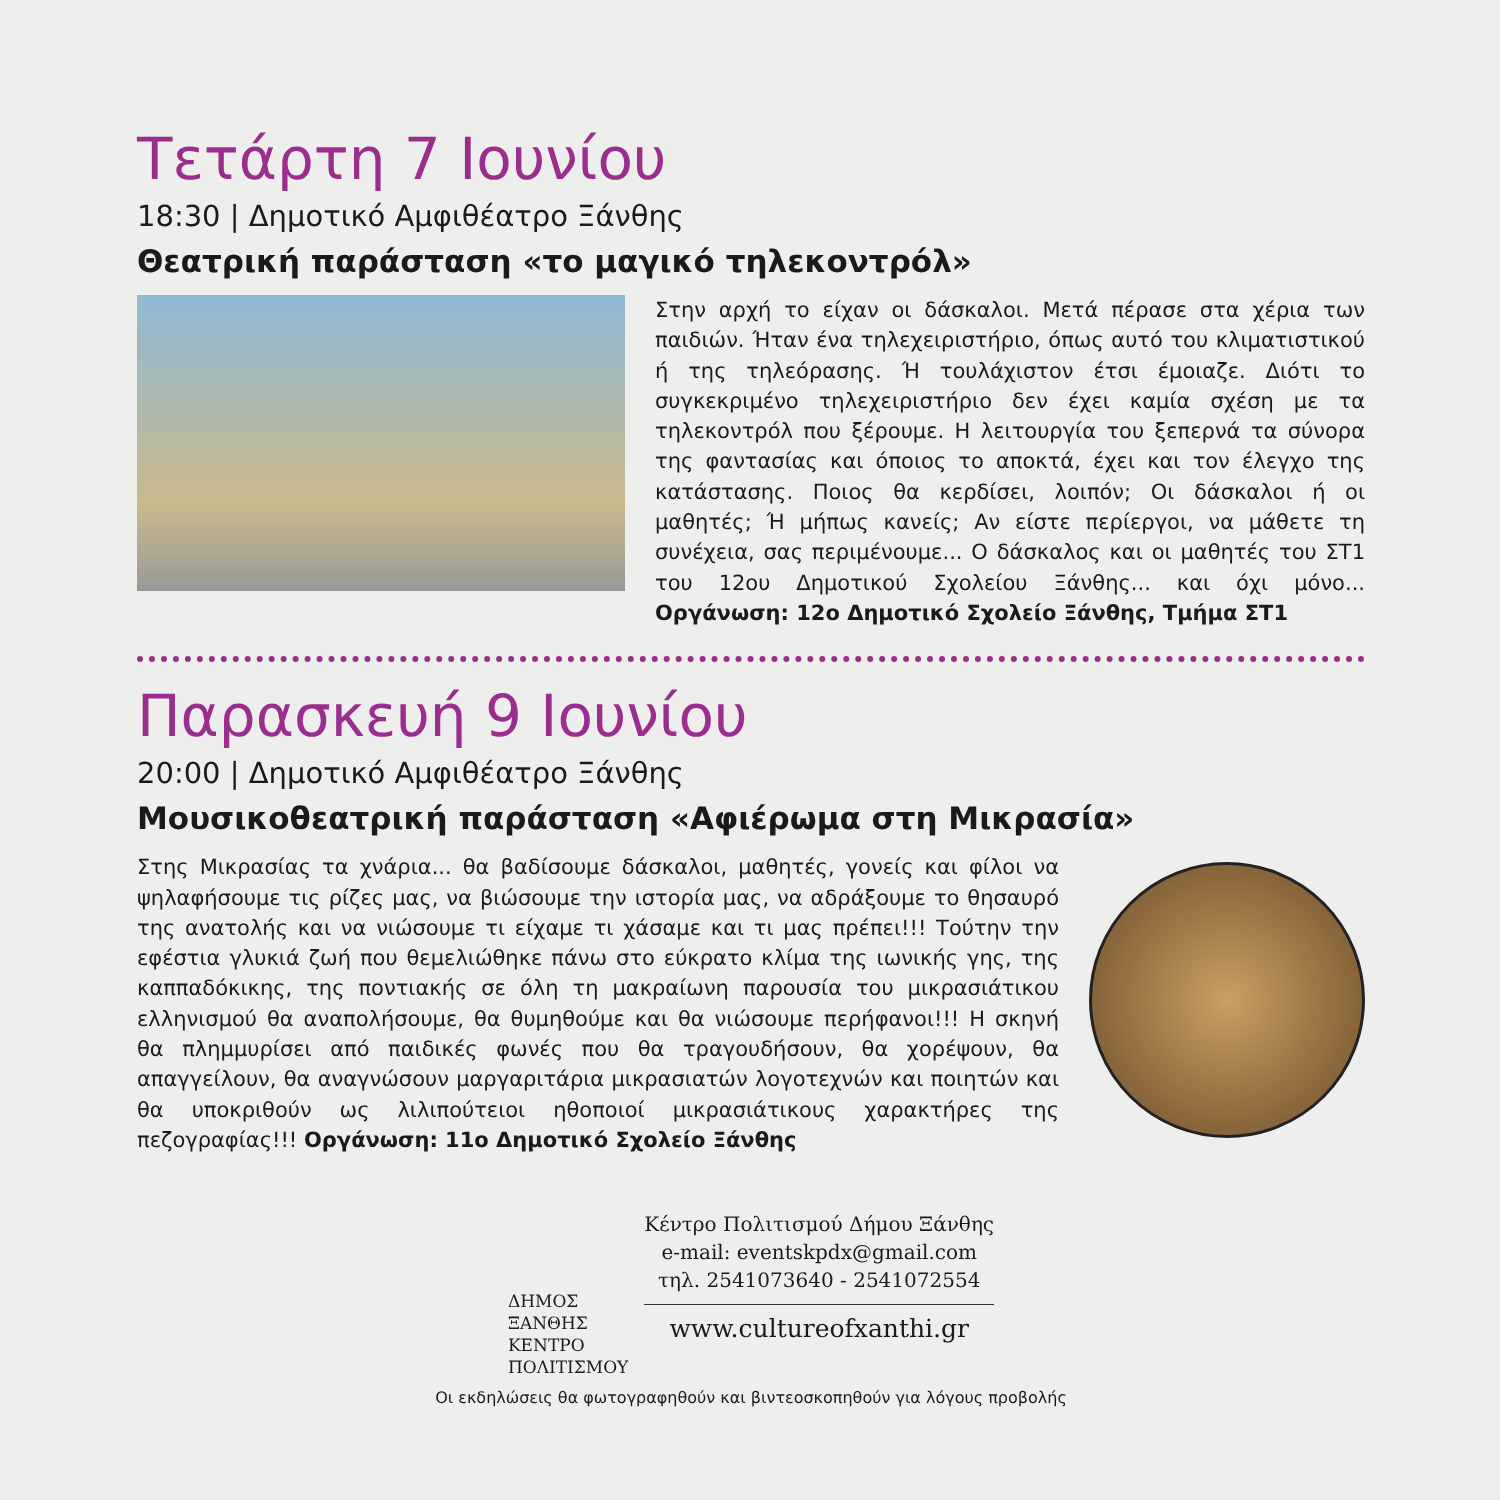Τετάρτη 7 Ιουνίου
18:30 | Δημοτικό Αμφιθέατρο Ξάνθης
Θεατρική παράσταση «το μαγικό τηλεκοντρόλ»
Στην αρχή το είχαν οι δάσκαλοι. Μετά πέρασε στα χέρια των παιδιών. Ήταν ένα τηλεχειριστήριο, όπως αυτό του κλιματιστικού ή της τηλεόρασης. Ή τουλάχιστον έτσι έμοιαζε. Διότι το συγκεκριμένο τηλεχειριστήριο δεν έχει καμία σχέση με τα τηλεκοντρόλ που ξέρουμε. Η λειτουργία του ξεπερνά τα σύνορα της φαντασίας και όποιος το αποκτά, έχει και τον έλεγχο της κατάστασης. Ποιος θα κερδίσει, λοιπόν; Οι δάσκαλοι ή οι μαθητές; Ή μήπως κανείς; Αν είστε περίεργοι, να μάθετε τη συνέχεια, σας περιμένουμε... Ο δάσκαλος και οι μαθητές του ΣΤ1 του 12ου Δημοτικού Σχολείου Ξάνθης... και όχι μόνο... Οργάνωση: 12ο Δημοτικό Σχολείο Ξάνθης, Τμήμα ΣΤ1
Παρασκευή 9 Ιουνίου
20:00 | Δημοτικό Αμφιθέατρο Ξάνθης
Μουσικοθεατρική παράσταση «Αφιέρωμα στη Μικρασία»
Στης Μικρασίας τα χνάρια... θα βαδίσουμε δάσκαλοι, μαθητές, γονείς και φίλοι να ψηλαφήσουμε τις ρίζες μας, να βιώσουμε την ιστορία μας, να αδράξουμε το θησαυρό της ανατολής και να νιώσουμε τι είχαμε τι χάσαμε και τι μας πρέπει!!! Τούτην την εφέστια γλυκιά ζωή που θεμελιώθηκε πάνω στο εύκρατο κλίμα της ιωνικής γης, της καππαδόκικης, της ποντιακής σε όλη τη μακραίωνη παρουσία του μικρασιάτικου ελληνισμού θα αναπολήσουμε, θα θυμηθούμε και θα νιώσουμε περήφανοι!!! Η σκηνή θα πλημμυρίσει από παιδικές φωνές που θα τραγουδήσουν, θα χορέψουν, θα απαγγείλουν, θα αναγνώσουν μαργαριτάρια μικρασιατών λογοτεχνών και ποιητών και θα υποκριθούν ως λιλιπούτειοι ηθοποιοί μικρασιάτικους χαρακτήρες της πεζογραφίας!!! Οργάνωση: 11ο Δημοτικό Σχολείο Ξάνθης
ΔΗΜΟΣ
ΞΑΝΘΗΣ
ΚΕΝΤΡΟ
ΠΟΛΙΤΙΣΜΟΥ
Κέντρο Πολιτισμού Δήμου Ξάνθης
e-mail: eventskpdx@gmail.com
τηλ. 2541073640 - 2541072554
www.cultureofxanthi.gr
Οι εκδηλώσεις θα φωτογραφηθούν και βιντεοσκοπηθούν για λόγους προβολής